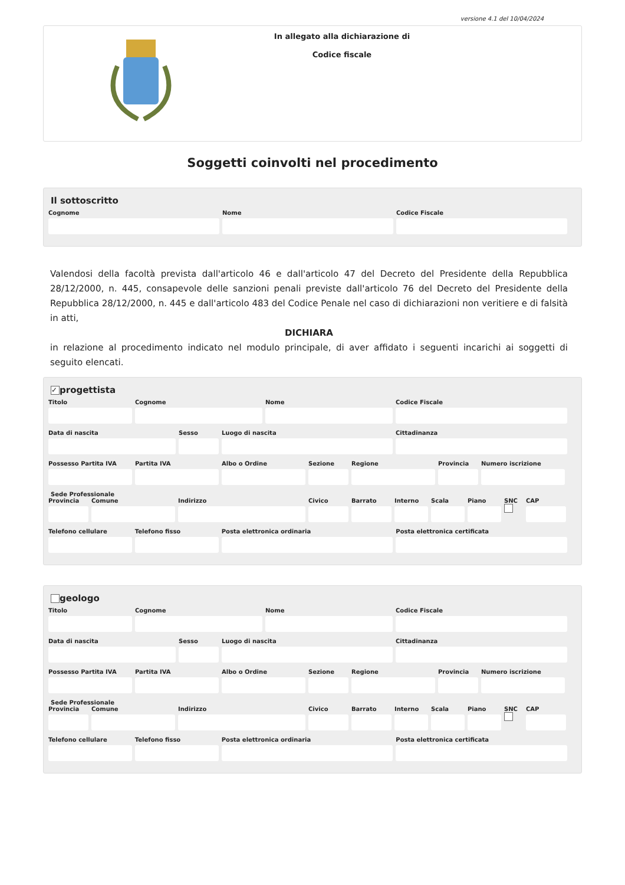versione 4.1 del 10/04/2024
In allegato alla dichiarazione di
Codice fiscale
Soggetti coinvolti nel procedimento
Il sottoscritto
Cognome Nome Codice Fiscale
Valendosi della facoltà prevista dall'articolo 46 e dall'articolo 47 del Decreto del Presidente della Repubblica 28/12/2000, n. 445, consapevole delle sanzioni penali previste dall'articolo 76 del Decreto del Presidente della Repubblica 28/12/2000, n. 445 e dall'articolo 483 del Codice Penale nel caso di dichiarazioni non veritiere e di falsità in atti,
DICHIARA
in relazione al procedimento indicato nel modulo principale, di aver affidato i seguenti incarichi ai soggetti di seguito elencati.
✓ progettista
Titolo Cognome Nome Codice Fiscale
Data di nascita Sesso Luogo di nascita Cittadinanza
Possesso Partita IVA Partita IVA Albo o Ordine Sezione Regione Provincia Numero iscrizione
Sede Professionale
Provincia Comune Indirizzo Civico Barrato Interno Scala Piano SNC
CAP
Telefono cellulare Telefono fisso Posta elettronica ordinaria Posta elettronica certificata
geologo
Titolo Cognome Nome Codice Fiscale
Data di nascita Sesso Luogo di nascita Cittadinanza
Possesso Partita IVA Partita IVA Albo o Ordine Sezione Regione Provincia Numero iscrizione
Sede Professionale
Provincia Comune Indirizzo Civico Barrato Interno Scala Piano SNC
CAP
Telefono cellulare Telefono fisso Posta elettronica ordinaria Posta elettronica certificata